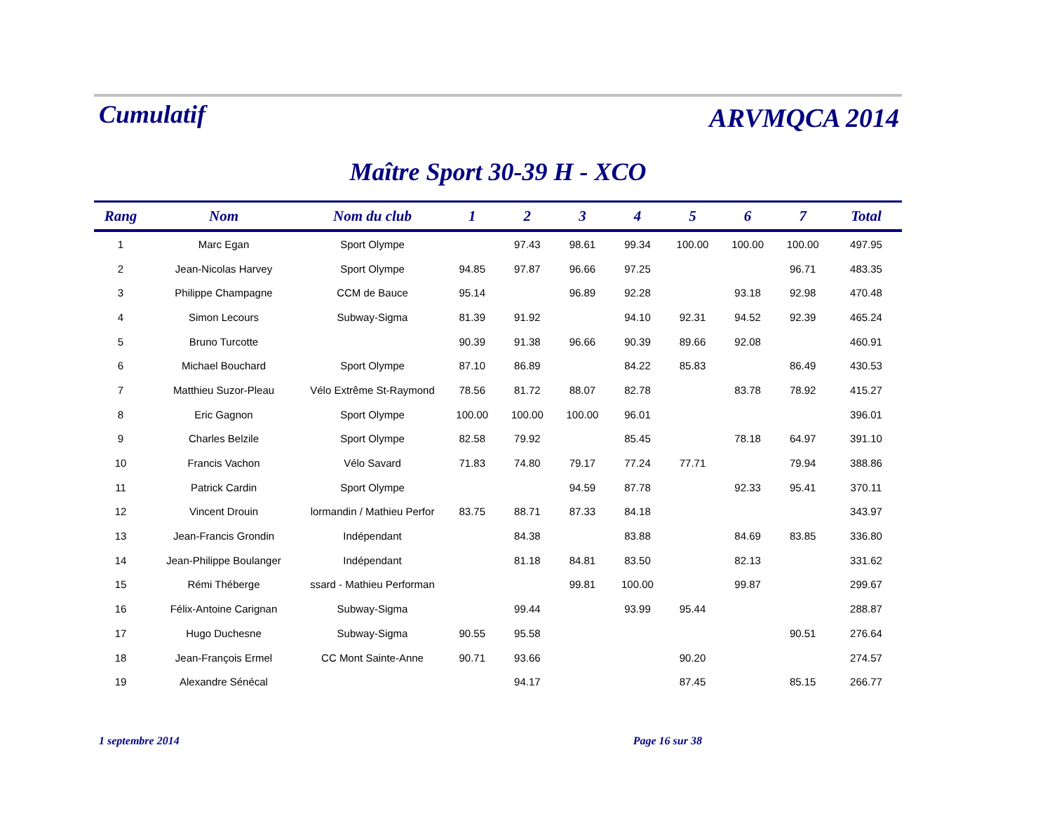Cumulatif
ARVMQCA 2014
Maître Sport 30-39 H - XCO
| Rang | Nom | Nom du club | 1 | 2 | 3 | 4 | 5 | 6 | 7 | Total |
| --- | --- | --- | --- | --- | --- | --- | --- | --- | --- | --- |
| 1 | Marc Egan | Sport Olympe | | 97.43 | 98.61 | 99.34 | 100.00 | 100.00 | 100.00 | 497.95 |
| 2 | Jean-Nicolas Harvey | Sport Olympe | 94.85 | 97.87 | 96.66 | 97.25 | | | 96.71 | 483.35 |
| 3 | Philippe Champagne | CCM de Bauce | 95.14 | | 96.89 | 92.28 | | 93.18 | 92.98 | 470.48 |
| 4 | Simon Lecours | Subway-Sigma | 81.39 | 91.92 | | 94.10 | 92.31 | 94.52 | 92.39 | 465.24 |
| 5 | Bruno Turcotte | | 90.39 | 91.38 | 96.66 | 90.39 | 89.66 | 92.08 | | 460.91 |
| 6 | Michael Bouchard | Sport Olympe | 87.10 | 86.89 | | 84.22 | 85.83 | | 86.49 | 430.53 |
| 7 | Matthieu Suzor-Pleau | Vélo Extrême St-Raymond | 78.56 | 81.72 | 88.07 | 82.78 | | 83.78 | 78.92 | 415.27 |
| 8 | Eric Gagnon | Sport Olympe | 100.00 | 100.00 | 100.00 | 96.01 | | | | 396.01 |
| 9 | Charles Belzile | Sport Olympe | 82.58 | 79.92 | | 85.45 | | 78.18 | 64.97 | 391.10 |
| 10 | Francis Vachon | Vélo Savard | 71.83 | 74.80 | 79.17 | 77.24 | 77.71 | | 79.94 | 388.86 |
| 11 | Patrick Cardin | Sport Olympe | | | 94.59 | 87.78 | | 92.33 | 95.41 | 370.11 |
| 12 | Vincent Drouin | lormandin / Mathieu Perfor | 83.75 | 88.71 | 87.33 | 84.18 | | | | 343.97 |
| 13 | Jean-Francis Grondin | Indépendant | | 84.38 | | 83.88 | | 84.69 | 83.85 | 336.80 |
| 14 | Jean-Philippe Boulanger | Indépendant | | 81.18 | 84.81 | 83.50 | | 82.13 | | 331.62 |
| 15 | Rémi Théberge | ssard - Mathieu Performan | | | 99.81 | 100.00 | | 99.87 | | 299.67 |
| 16 | Félix-Antoine Carignan | Subway-Sigma | | 99.44 | | 93.99 | 95.44 | | | 288.87 |
| 17 | Hugo Duchesne | Subway-Sigma | 90.55 | 95.58 | | | | | 90.51 | 276.64 |
| 18 | Jean-François Ermel | CC Mont Sainte-Anne | 90.71 | 93.66 | | | 90.20 | | | 274.57 |
| 19 | Alexandre Sénécal | | | 94.17 | | | 87.45 | | 85.15 | 266.77 |
1 septembre 2014 Page 16 sur 38